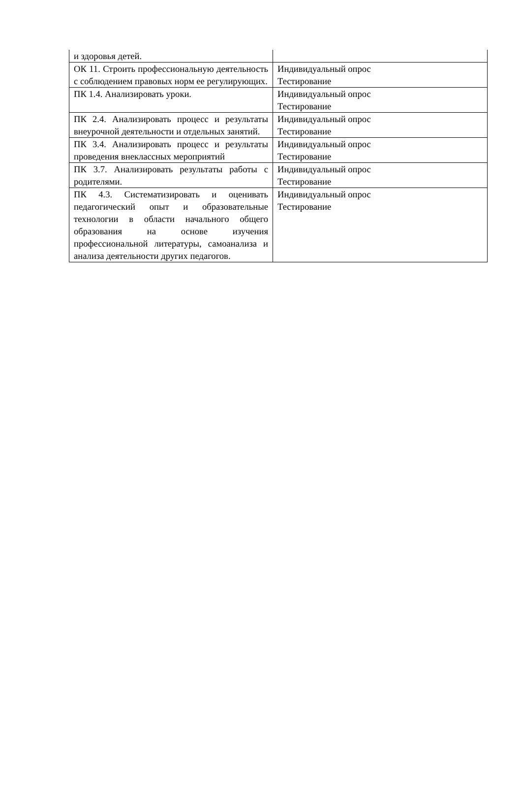| и здоровья детей. | |
| ОК 11. Строить профессиональную деятельность с соблюдением правовых норм ее регулирующих. | Индивидуальный опрос Тестирование |
| ПК 1.4. Анализировать уроки. | Индивидуальный опрос Тестирование |
| ПК 2.4. Анализировать процесс и результаты внеурочной деятельности и отдельных занятий. | Индивидуальный опрос Тестирование |
| ПК 3.4. Анализировать процесс и результаты проведения внеклассных мероприятий | Индивидуальный опрос Тестирование |
| ПК 3.7. Анализировать результаты работы с родителями. | Индивидуальный опрос Тестирование |
| ПК 4.3. Систематизировать и оценивать педагогический опыт и образовательные технологии в области начального общего образования на основе изучения профессиональной литературы, самоанализа и анализа деятельности других педагогов. | Индивидуальный опрос Тестирование |